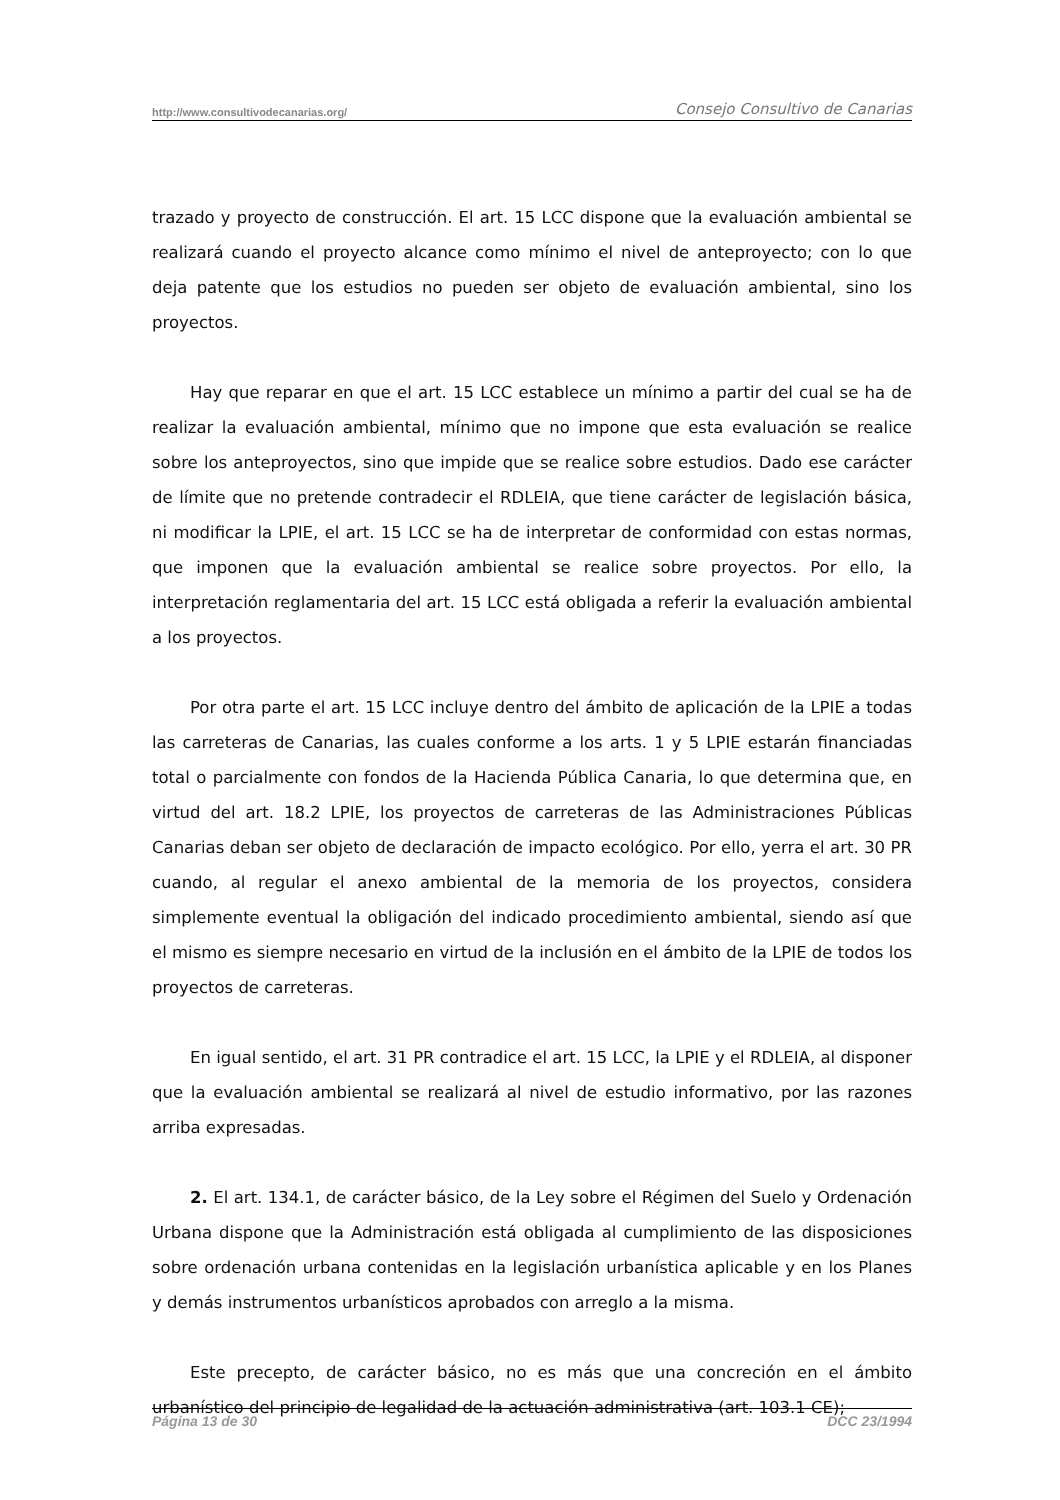http://www.consultivodecanarias.org/ Consejo Consultivo de Canarias
trazado y proyecto de construcción. El art. 15 LCC dispone que la evaluación ambiental se realizará cuando el proyecto alcance como mínimo el nivel de anteproyecto; con lo que deja patente que los estudios no pueden ser objeto de evaluación ambiental, sino los proyectos.
Hay que reparar en que el art. 15 LCC establece un mínimo a partir del cual se ha de realizar la evaluación ambiental, mínimo que no impone que esta evaluación se realice sobre los anteproyectos, sino que impide que se realice sobre estudios. Dado ese carácter de límite que no pretende contradecir el RDLEIA, que tiene carácter de legislación básica, ni modificar la LPIE, el art. 15 LCC se ha de interpretar de conformidad con estas normas, que imponen que la evaluación ambiental se realice sobre proyectos. Por ello, la interpretación reglamentaria del art. 15 LCC está obligada a referir la evaluación ambiental a los proyectos.
Por otra parte el art. 15 LCC incluye dentro del ámbito de aplicación de la LPIE a todas las carreteras de Canarias, las cuales conforme a los arts. 1 y 5 LPIE estarán financiadas total o parcialmente con fondos de la Hacienda Pública Canaria, lo que determina que, en virtud del art. 18.2 LPIE, los proyectos de carreteras de las Administraciones Públicas Canarias deban ser objeto de declaración de impacto ecológico. Por ello, yerra el art. 30 PR cuando, al regular el anexo ambiental de la memoria de los proyectos, considera simplemente eventual la obligación del indicado procedimiento ambiental, siendo así que el mismo es siempre necesario en virtud de la inclusión en el ámbito de la LPIE de todos los proyectos de carreteras.
En igual sentido, el art. 31 PR contradice el art. 15 LCC, la LPIE y el RDLEIA, al disponer que la evaluación ambiental se realizará al nivel de estudio informativo, por las razones arriba expresadas.
2. El art. 134.1, de carácter básico, de la Ley sobre el Régimen del Suelo y Ordenación Urbana dispone que la Administración está obligada al cumplimiento de las disposiciones sobre ordenación urbana contenidas en la legislación urbanística aplicable y en los Planes y demás instrumentos urbanísticos aprobados con arreglo a la misma.
Este precepto, de carácter básico, no es más que una concreción en el ámbito urbanístico del principio de legalidad de la actuación administrativa (art. 103.1 CE);
Página 13 de 30 DCC 23/1994